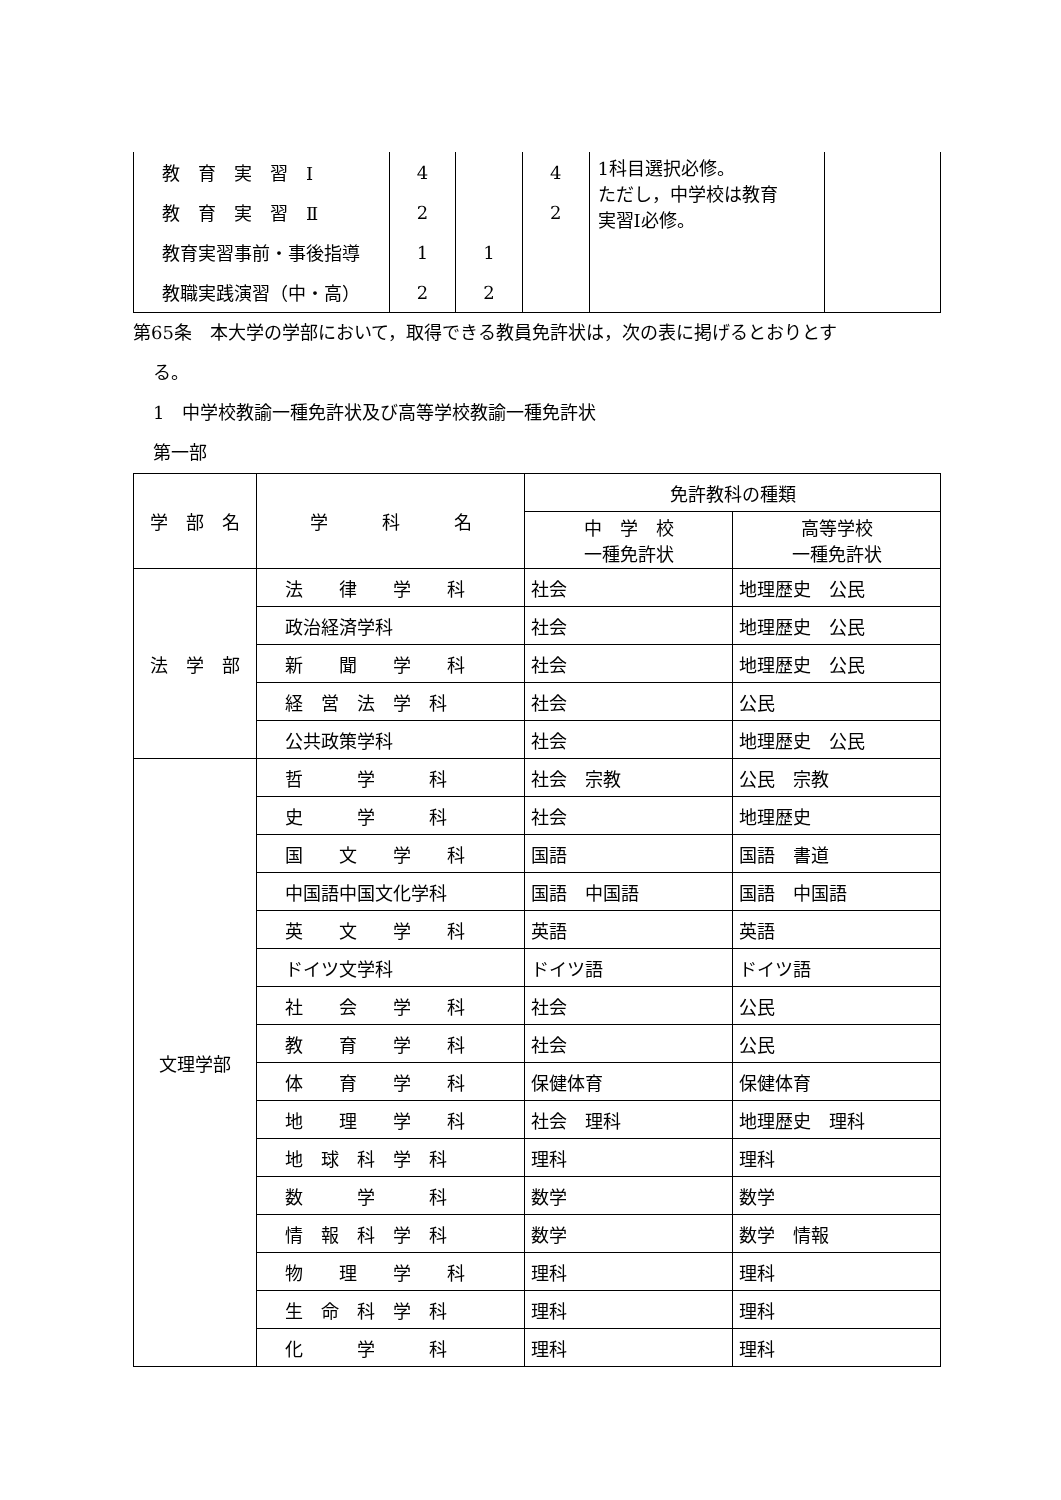| 教 育 実 習 Ⅰ | 4 | | 4 | 1科目選択必修。 ただし，中学校は教育 実習Ⅰ必修。 | |
| 教 育 実 習 Ⅱ | 2 | | 2 | | |
| 教育実習事前・事後指導 | 1 | 1 | | | |
| 教職実践演習（中・高） | 2 | 2 | | | |
第65条　本大学の学部において，取得できる教員免許状は，次の表に掲げるとおりとす
る。
1　中学校教諭一種免許状及び高等学校教諭一種免許状
第一部
| 学 部 名 | 学 科 名 | 免許教科の種類 | |
| --- | --- | --- | --- |
| | | 中 学 校 一種免許状 | 高等学校 一種免許状 |
| 法 学 部 | 法 律 学 科 | 社会 | 地理歴史 公民 |
| | 政治経済学科 | 社会 | 地理歴史 公民 |
| | 新 聞 学 科 | 社会 | 地理歴史 公民 |
| | 経 営 法 学 科 | 社会 | 公民 |
| | 公共政策学科 | 社会 | 地理歴史 公民 |
| 文理学部 | 哲 学 科 | 社会 宗教 | 公民 宗教 |
| | 史 学 科 | 社会 | 地理歴史 |
| | 国 文 学 科 | 国語 | 国語 書道 |
| | 中国語中国文化学科 | 国語 中国語 | 国語 中国語 |
| | 英 文 学 科 | 英語 | 英語 |
| | ドイツ文学科 | ドイツ語 | ドイツ語 |
| | 社 会 学 科 | 社会 | 公民 |
| | 教 育 学 科 | 社会 | 公民 |
| | 体 育 学 科 | 保健体育 | 保健体育 |
| | 地 理 学 科 | 社会 理科 | 地理歴史 理科 |
| | 地 球 科 学 科 | 理科 | 理科 |
| | 数 学 科 | 数学 | 数学 |
| | 情 報 科 学 科 | 数学 | 数学 情報 |
| | 物 理 学 科 | 理科 | 理科 |
| | 生 命 科 学 科 | 理科 | 理科 |
| | 化 学 科 | 理科 | 理科 |